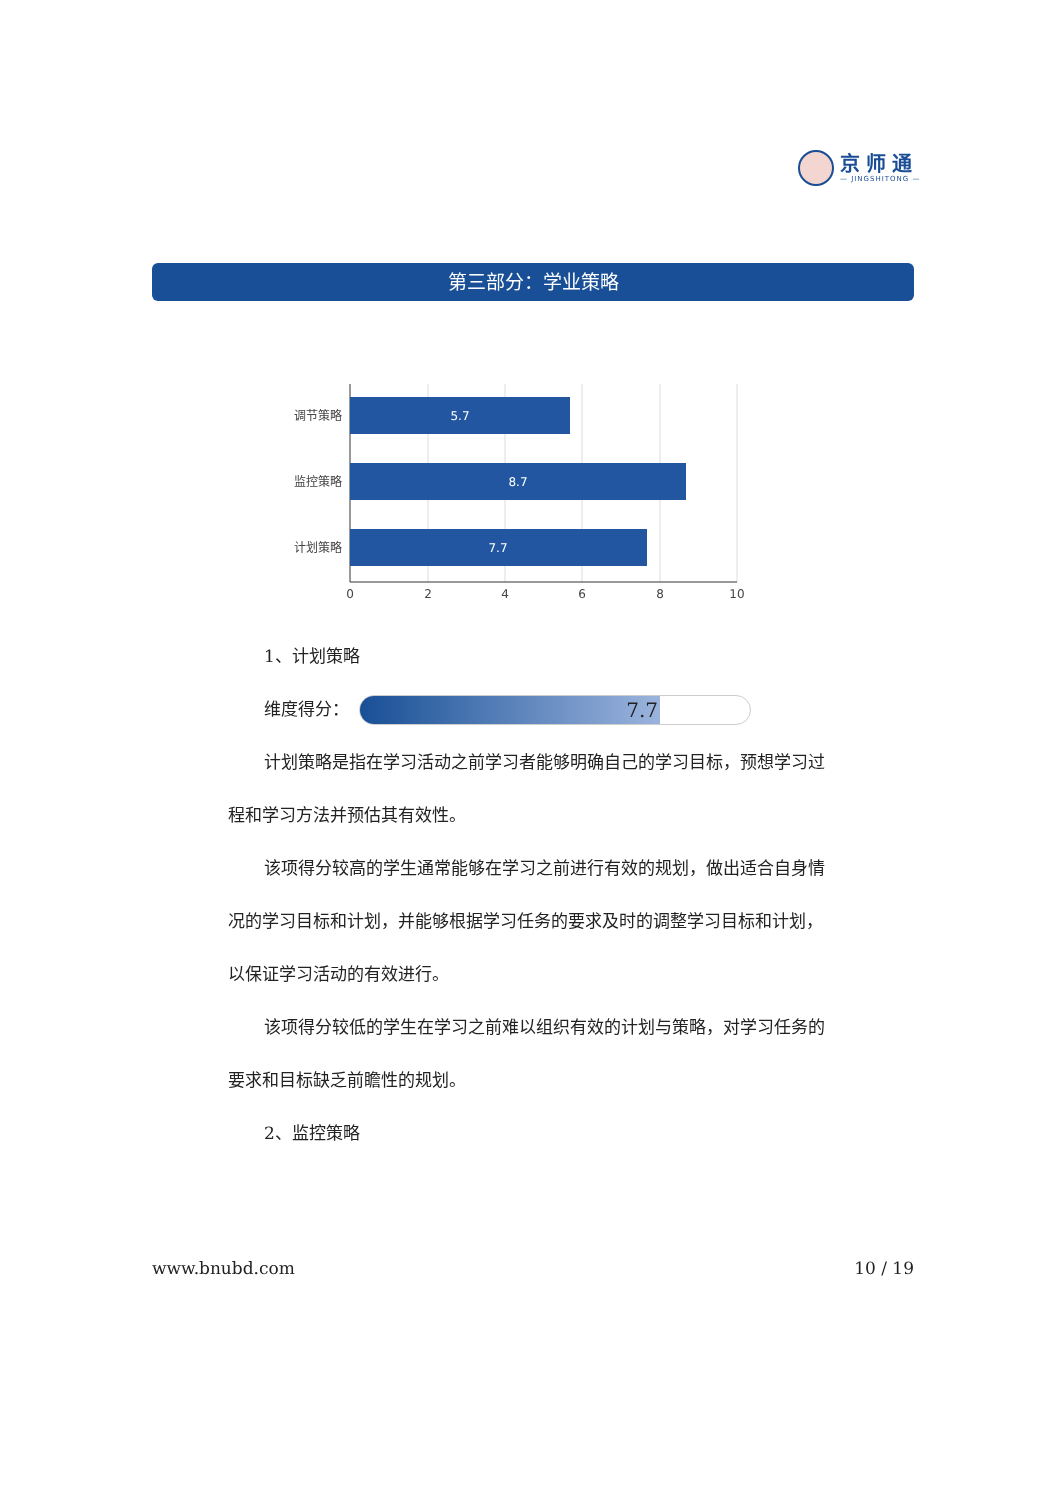京师通
— JINGSHITONG —
第三部分：学业策略
5.7
8.7
7.7
调节策略
监控策略
计划策略
0
2
4
6
8
10
1、计划策略
维度得分：
7.7
计划策略是指在学习活动之前学习者能够明确自己的学习目标，预想学习过程和学习方法并预估其有效性。
该项得分较高的学生通常能够在学习之前进行有效的规划，做出适合自身情况的学习目标和计划，并能够根据学习任务的要求及时的调整学习目标和计划，以保证学习活动的有效进行。
该项得分较低的学生在学习之前难以组织有效的计划与策略，对学习任务的要求和目标缺乏前瞻性的规划。
2、监控策略
www.bnubd.com 10 / 19